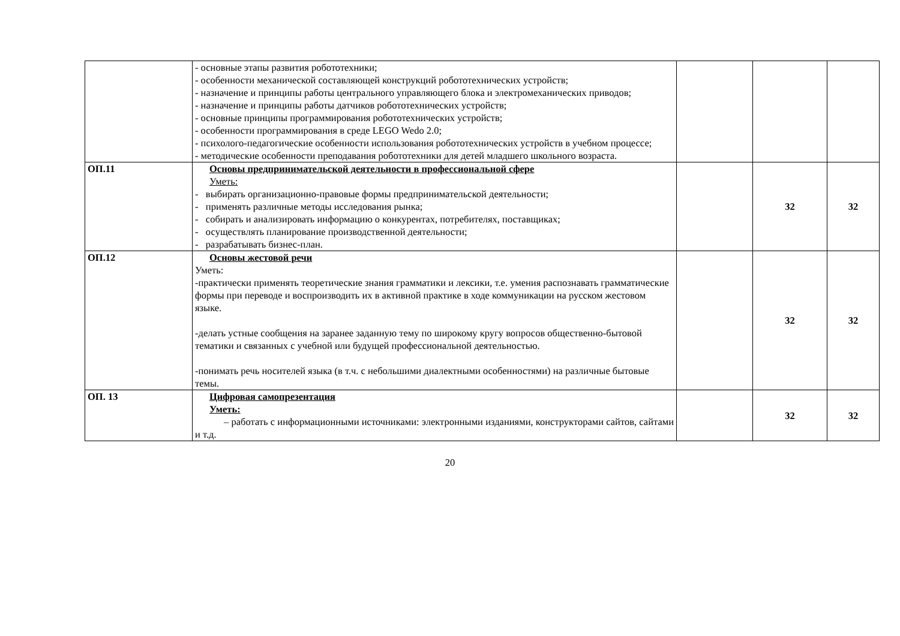| | - основные этапы развития робототехники; - особенности механической составляющей конструкций робототехнических устройств; - назначение и принципы работы центрального управляющего блока и электромеханических приводов; - назначение и принципы работы датчиков робототехнических устройств; - основные принципы программирования робототехнических устройств; - особенности программирования в среде LEGO Wedo 2.0; - психолого-педагогические особенности использования робототехнических устройств в учебном процессе; - методические особенности преподавания робототехники для детей младшего школьного возраста. | | | |
| ОП.11 | Основы предпринимательской деятельности в профессиональной сфере Уметь: - выбирать организационно-правовые формы предпринимательской деятельности; - применять различные методы исследования рынка; - собирать и анализировать информацию о конкурентах, потребителях, поставщиках; - осуществлять планирование производственной деятельности; - разрабатывать бизнес-план. | | 32 | 32 |
| ОП.12 | Основы жестовой речи Уметь: -практически применять теоретические знания грамматики и лексики, т.е. умения распознавать грамматические формы при переводе и воспроизводить их в активной практике в ходе коммуникации на русском жестовом языке. -делать устные сообщения на заранее заданную тему по широкому кругу вопросов общественно-бытовой тематики и связанных с учебной или будущей профессиональной деятельностью. -понимать речь носителей языка (в т.ч. с небольшими диалектными особенностями) на различные бытовые темы. | | 32 | 32 |
| ОП. 13 | Цифровая самопрезентация Уметь: – работать с информационными источниками: электронными изданиями, конструкторами сайтов, сайтами и т.д. | | 32 | 32 |
20